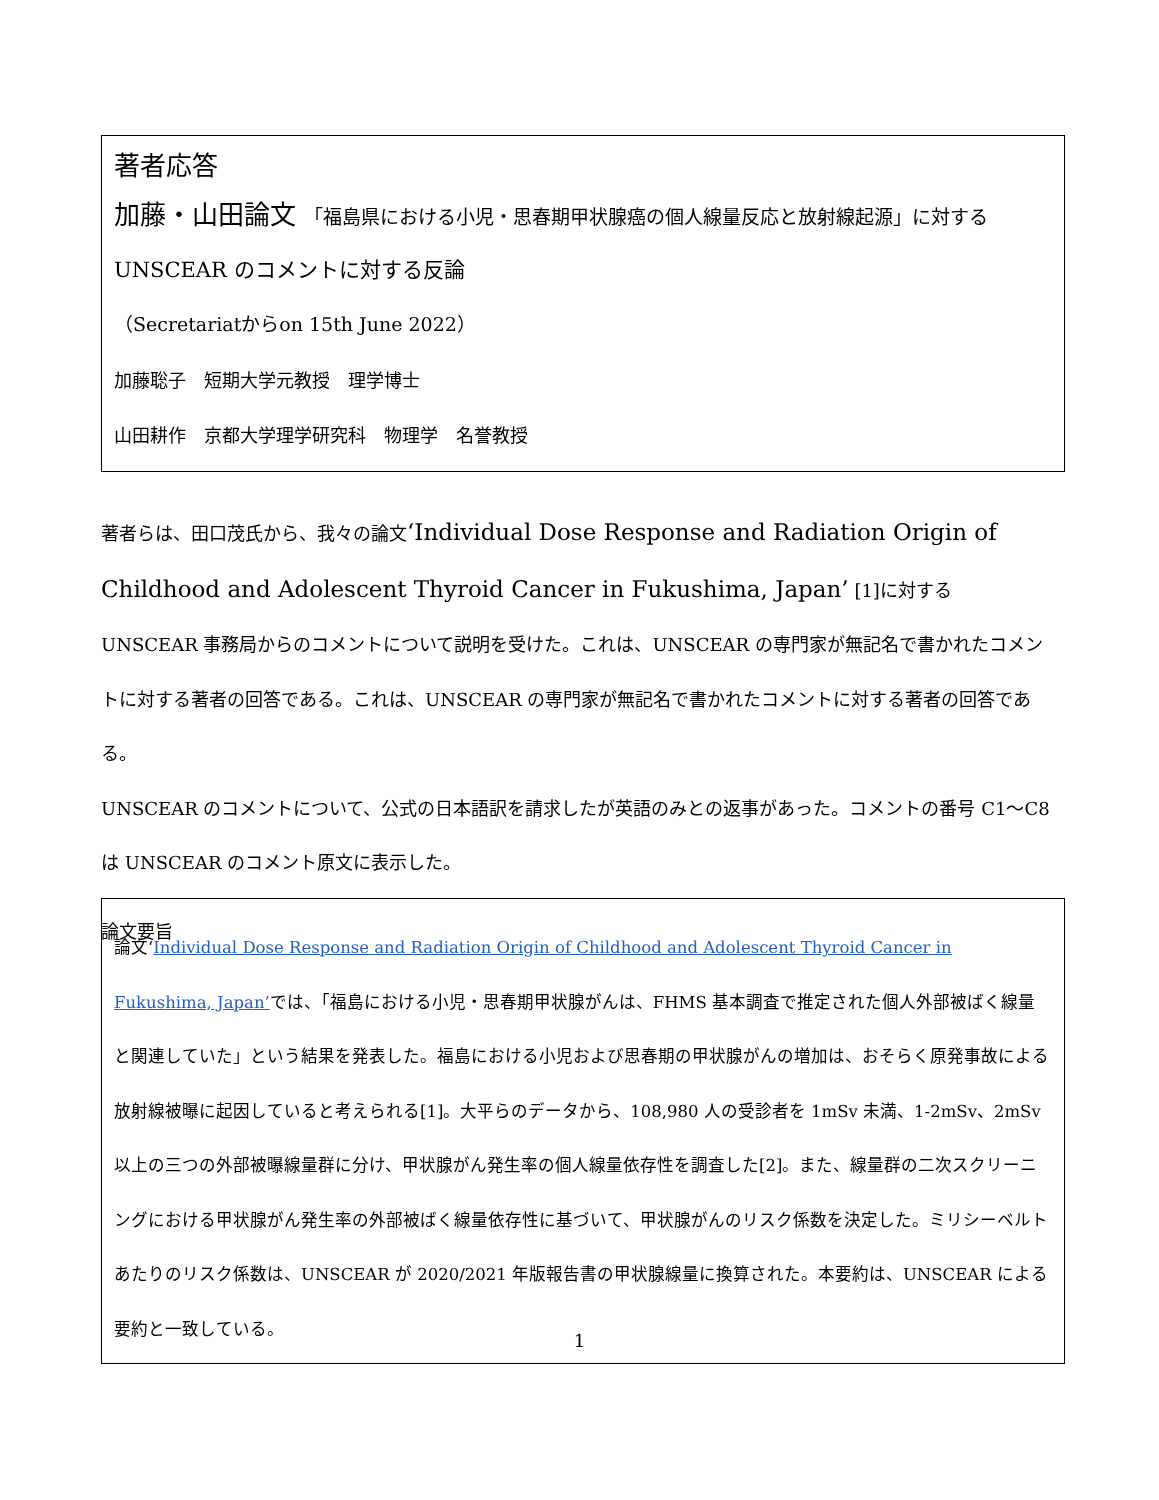著者応答
加藤・山田論文 「福島県における小児・思春期甲状腺癌の個人線量反応と放射線起源」に対する
UNSCEAR のコメントに対する反論
（Secretariatからon 15th June 2022）
加藤聡子　短期大学元教授　理学博士
山田耕作　京都大学理学研究科　物理学　名誉教授
著者らは、田口茂氏から、我々の論文‘Individual Dose Response and Radiation Origin of Childhood and Adolescent Thyroid Cancer in Fukushima, Japan’ [1]に対する UNSCEAR 事務局からのコメントについて説明を受けた。これは、UNSCEAR の専門家が無記名で書かれたコメントに対する著者の回答である。これは、UNSCEAR の専門家が無記名で書かれたコメントに対する著者の回答である。
UNSCEAR のコメントについて、公式の日本語訳を請求したが英語のみとの返事があった。コメントの番号 C1～C8 は UNSCEAR のコメント原文に表示した。
論文要旨
論文‘Individual Dose Response and Radiation Origin of Childhood and Adolescent Thyroid Cancer in Fukushima, Japan’では、「福島における小児・思春期甲状腺がんは、FHMS 基本調査で推定された個人外部被ばく線量と関連していた」という結果を発表した。福島における小児および思春期の甲状腺がんの増加は、おそらく原発事故による放射線被曝に起因していると考えられる[1]。大平らのデータから、108,980 人の受診者を 1mSv 未満、1-2mSv、2mSv 以上の三つの外部被曝線量群に分け、甲状腺がん発生率の個人線量依存性を調査した[2]。また、線量群の二次スクリーニングにおける甲状腺がん発生率の外部被ばく線量依存性に基づいて、甲状腺がんのリスク係数を決定した。ミリシーベルトあたりのリスク係数は、UNSCEAR が 2020/2021 年版報告書の甲状腺線量に換算された。本要約は、UNSCEAR による要約と一致している。
1